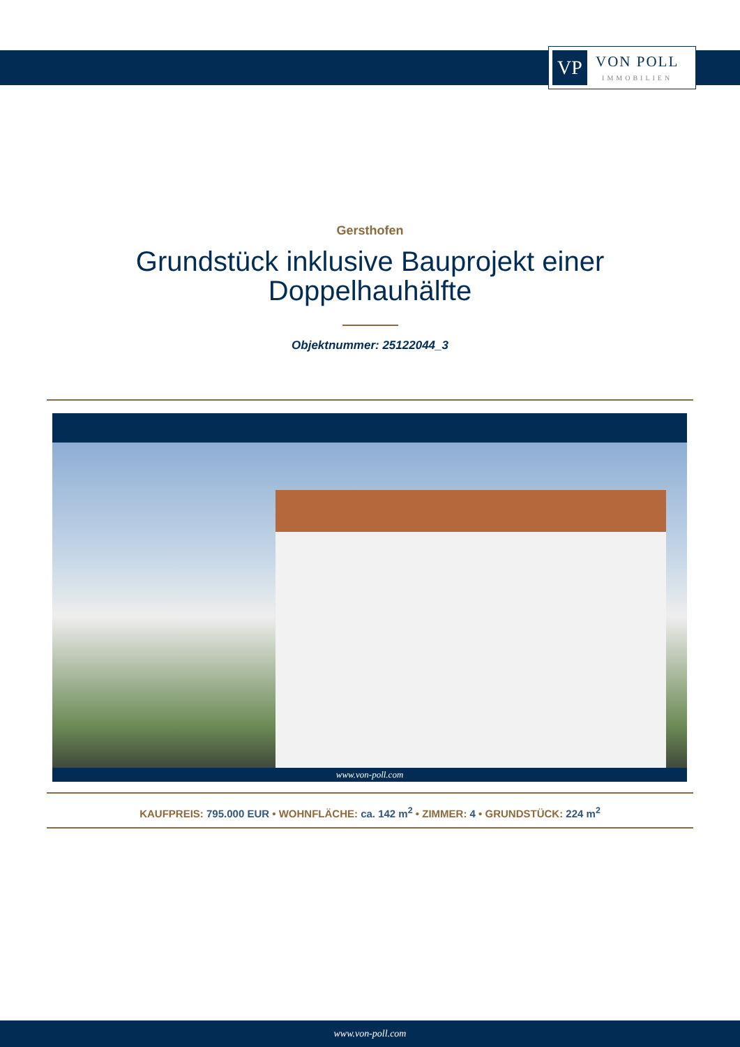VP
VON POLL
IMMOBILIEN
Gersthofen
Grundstück inklusive Bauprojekt einer Doppelhauhälfte
Objektnummer: 25122044_3
www.von-poll.com
KAUFPREIS: 795.000 EUR • WOHNFLÄCHE: ca. 142 m<sup>2</sup> • ZIMMER: 4 • GRUNDSTÜCK: 224 m<sup>2</sup>
www.von-poll.com